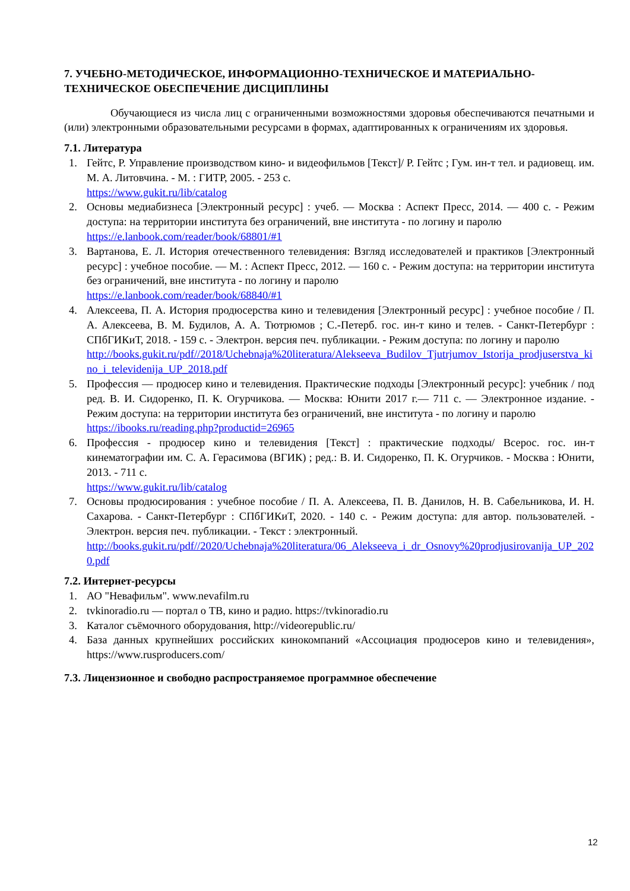7. УЧЕБНО-МЕТОДИЧЕСКОЕ, ИНФОРМАЦИОННО-ТЕХНИЧЕСКОЕ И МАТЕРИАЛЬНО-ТЕХНИЧЕСКОЕ ОБЕСПЕЧЕНИЕ ДИСЦИПЛИНЫ
Обучающиеся из числа лиц с ограниченными возможностями здоровья обеспечиваются печатными и (или) электронными образовательными ресурсами в формах, адаптированных к ограничениям их здоровья.
7.1. Литература
1. Гейтс, Р. Управление производством кино- и видеофильмов [Текст]/ Р. Гейтс ; Гум. ин-т тел. и радиовещ. им. М. А. Литовчина. - М. : ГИТР, 2005. - 253 с.
https://www.gukit.ru/lib/catalog
2. Основы медиабизнеса [Электронный ресурс] : учеб. — Москва : Аспект Пресс, 2014. — 400 с. - Режим доступа: на территории института без ограничений, вне института - по логину и паролю
https://e.lanbook.com/reader/book/68801/#1
3. Вартанова, Е. Л. История отечественного телевидения: Взгляд исследователей и практиков [Электронный ресурс] : учебное пособие. — М. : Аспект Пресс, 2012. — 160 с. - Режим доступа: на территории института без ограничений, вне института - по логину и паролю
https://e.lanbook.com/reader/book/68840/#1
4. Алексеева, П. А. История продюсерства кино и телевидения [Электронный ресурс] : учебное пособие / П. А. Алексеева, В. М. Будилов, А. А. Тютрюмов ; С.-Петерб. гос. ин-т кино и телев. - Санкт-Петербург : СПбГИКиТ, 2018. - 159 с. - Электрон. версия печ. публикации. - Режим доступа: по логину и паролю
http://books.gukit.ru/pdf//2018/Uchebnaja%20literatura/Alekseeva_Budilov_Tjutrjumov_Istorija_prodjuserstva_kino_i_televidenija_UP_2018.pdf
5. Профессия — продюсер кино и телевидения. Практические подходы [Электронный ресурс]: учебник / под ред. В. И. Сидоренко, П. К. Огурчикова. — Москва: Юнити 2017 г.— 711 с. — Электронное издание. - Режим доступа: на территории института без ограничений, вне института - по логину и паролю
https://ibooks.ru/reading.php?productid=26965
6. Профессия - продюсер кино и телевидения [Текст] : практические подходы/ Всерос. гос. ин-т кинематографии им. С. А. Герасимова (ВГИК) ; ред.: В. И. Сидоренко, П. К. Огурчиков. - Москва : Юнити, 2013. - 711 с.
https://www.gukit.ru/lib/catalog
7. Основы продюсирования : учебное пособие / П. А. Алексеева, П. В. Данилов, Н. В. Сабельникова, И. Н. Сахарова. - Санкт-Петербург : СПбГИКиТ, 2020. - 140 с. - Режим доступа: для автор. пользователей. - Электрон. версия печ. публикации. - Текст : электронный.
http://books.gukit.ru/pdf//2020/Uchebnaja%20literatura/06_Alekseeva_i_dr_Osnovy%20prodjusirovanija_UP_2020.pdf
7.2. Интернет-ресурсы
1. АО "Невафильм". www.nevafilm.ru
2. tvkinoradio.ru — портал о ТВ, кино и радио. https://tvkinoradio.ru
3. Каталог съёмочного оборудования, http://videorepublic.ru/
4. База данных крупнейших российских кинокомпаний «Ассоциация продюсеров кино и телевидения», https://www.rusproducers.com/
7.3. Лицензионное и свободно распространяемое программное обеспечение
12